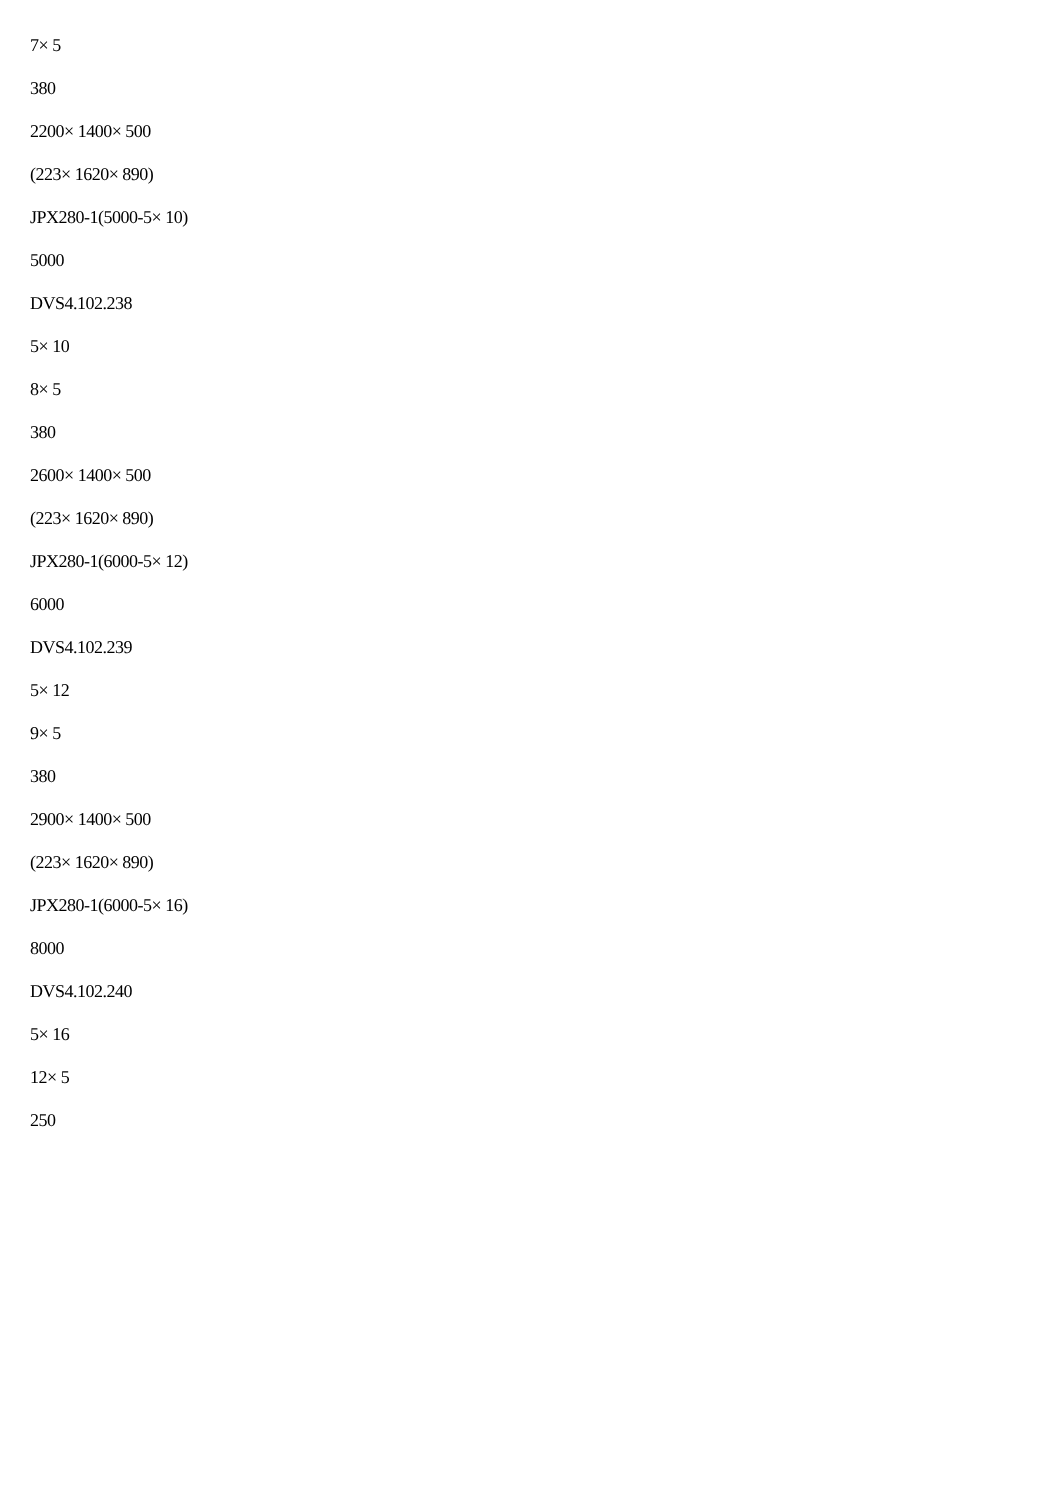7× 5
380
2200× 1400× 500
(223× 1620× 890)
JPX280-1(5000-5× 10)
5000
DVS4.102.238
5× 10
8× 5
380
2600× 1400× 500
(223× 1620× 890)
JPX280-1(6000-5× 12)
6000
DVS4.102.239
5× 12
9× 5
380
2900× 1400× 500
(223× 1620× 890)
JPX280-1(6000-5× 16)
8000
DVS4.102.240
5× 16
12× 5
250